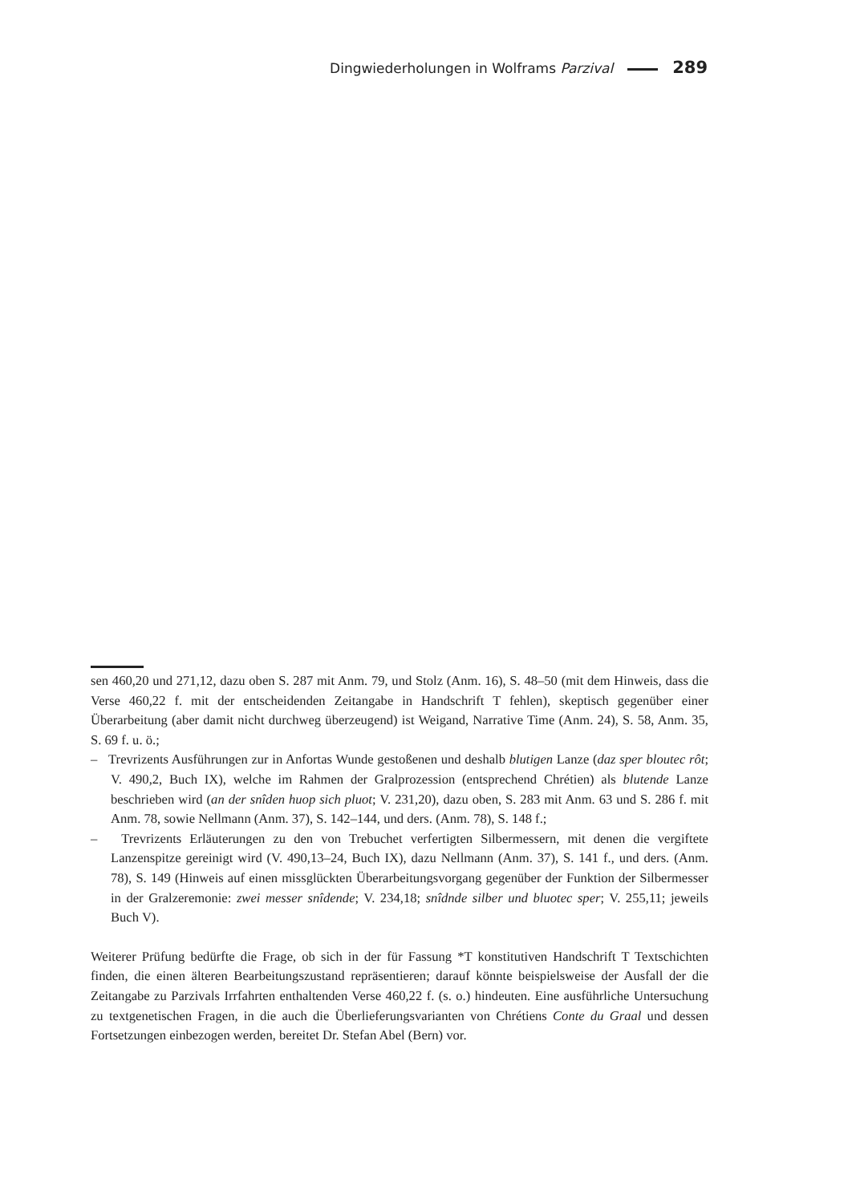Dingwiederholungen in Wolframs Parzival 289
sen 460,20 und 271,12, dazu oben S. 287 mit Anm. 79, und Stolz (Anm. 16), S. 48–50 (mit dem Hinweis, dass die Verse 460,22 f. mit der entscheidenden Zeitangabe in Handschrift T fehlen), skeptisch gegenüber einer Überarbeitung (aber damit nicht durchweg überzeugend) ist Weigand, Narrative Time (Anm. 24), S. 58, Anm. 35, S. 69 f. u. ö.;
– Trevrizents Ausführungen zur in Anfortas Wunde gestoßenen und deshalb blutigen Lanze (daz sper bloutec rôt; V. 490,2, Buch IX), welche im Rahmen der Gralprozession (entsprechend Chrétien) als blutende Lanze beschrieben wird (an der snîden huop sich pluot; V. 231,20), dazu oben, S. 283 mit Anm. 63 und S. 286 f. mit Anm. 78, sowie Nellmann (Anm. 37), S. 142–144, und ders. (Anm. 78), S. 148 f.;
– Trevrizents Erläuterungen zu den von Trebuchet verfertigten Silbermessern, mit denen die vergiftete Lanzenspitze gereinigt wird (V. 490,13–24, Buch IX), dazu Nellmann (Anm. 37), S. 141 f., und ders. (Anm. 78), S. 149 (Hinweis auf einen missglückten Überarbeitungsvorgang gegenüber der Funktion der Silbermesser in der Gralzeremonie: zwei messer snîdende; V. 234,18; snîdnde silber und bluotec sper; V. 255,11; jeweils Buch V).
Weiterer Prüfung bedürfte die Frage, ob sich in der für Fassung *T konstitutiven Handschrift T Textschichten finden, die einen älteren Bearbeitungszustand repräsentieren; darauf könnte beispielsweise der Ausfall der die Zeitangabe zu Parzivals Irrfahrten enthaltenden Verse 460,22 f. (s. o.) hindeuten. Eine ausführliche Untersuchung zu textgenetischen Fragen, in die auch die Überlieferungsvarianten von Chrétiens Conte du Graal und dessen Fortsetzungen einbezogen werden, bereitet Dr. Stefan Abel (Bern) vor.